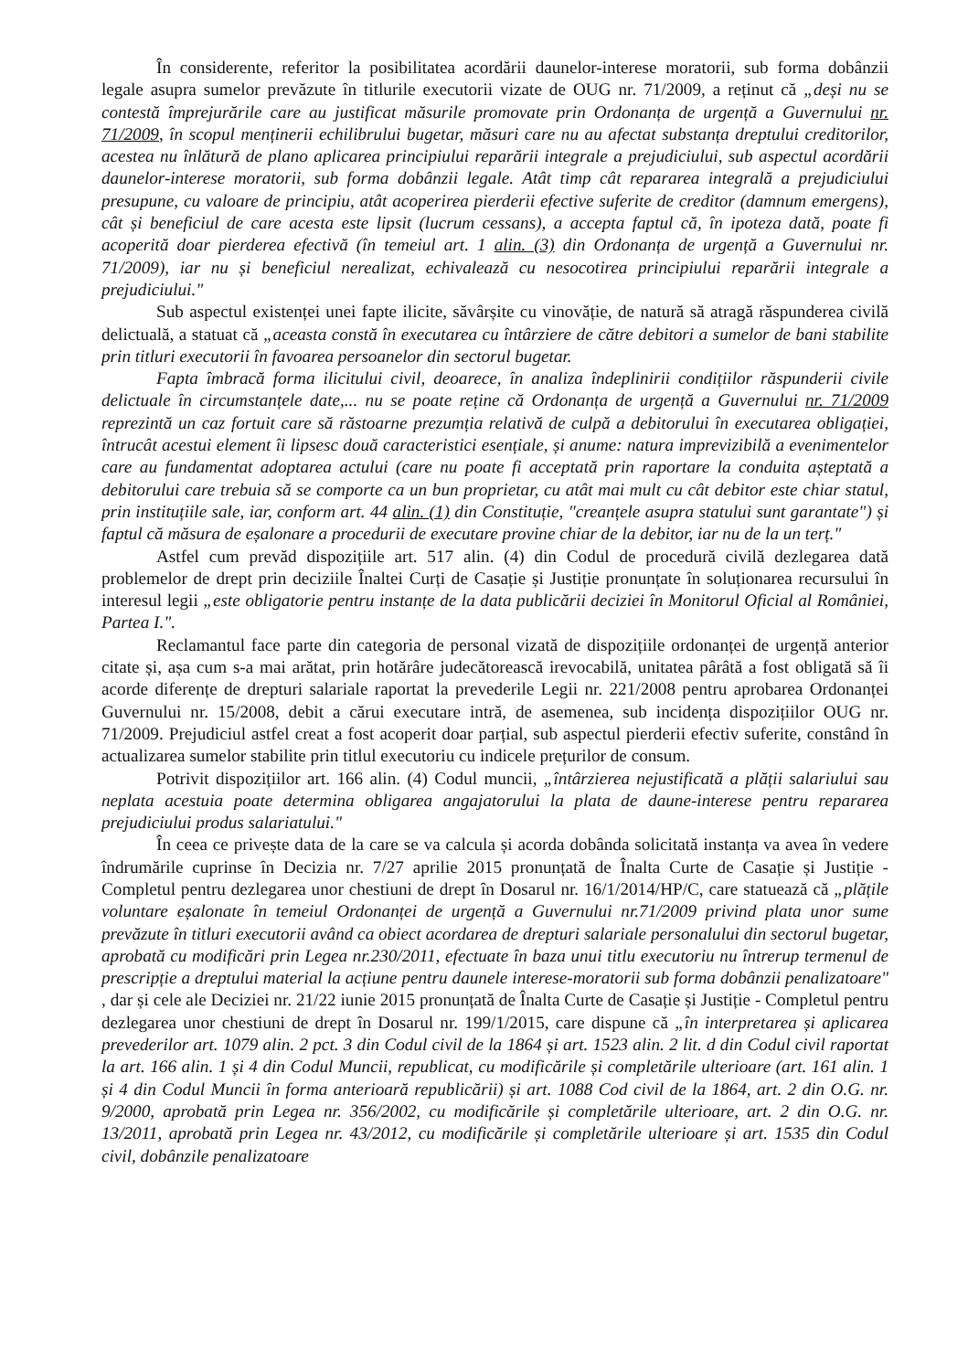În considerente, referitor la posibilitatea acordării daunelor-interese moratorii, sub forma dobânzii legale asupra sumelor prevăzute în titlurile executorii vizate de OUG nr. 71/2009, a reținut că „deși nu se contestă împrejurările care au justificat măsurile promovate prin Ordonanța de urgență a Guvernului nr. 71/2009, în scopul menținerii echilibrului bugetar, măsuri care nu au afectat substanța dreptului creditorilor, acestea nu înlătură de plano aplicarea principiului reparării integrale a prejudiciului, sub aspectul acordării daunelor-interese moratorii, sub forma dobânzii legale. Atât timp cât repararea integrală a prejudiciului presupune, cu valoare de principiu, atât acoperirea pierderii efective suferite de creditor (damnum emergens), cât și beneficiul de care acesta este lipsit (lucrum cessans), a accepta faptul că, în ipoteza dată, poate fi acoperită doar pierderea efectivă (în temeiul art. 1 alin. (3) din Ordonanța de urgență a Guvernului nr. 71/2009), iar nu și beneficiul nerealizat, echivalează cu nesocotirea principiului reparării integrale a prejudiciului."
Sub aspectul existenței unei fapte ilicite, săvârșite cu vinovăție, de natură să atragă răspunderea civilă delictuală, a statuat că „aceasta constă în executarea cu întârziere de către debitori a sumelor de bani stabilite prin titluri executorii în favoarea persoanelor din sectorul bugetar.
Fapta îmbracă forma ilicitului civil, deoarece, în analiza îndeplinirii condițiilor răspunderii civile delictuale în circumstanțele date,... nu se poate reține că Ordonanța de urgență a Guvernului nr. 71/2009 reprezintă un caz fortuit care să răstoarne prezumția relativă de culpă a debitorului în executarea obligației, întrucât acestui element îi lipsesc două caracteristici esențiale, și anume: natura imprevizibilă a evenimentelor care au fundamentat adoptarea actului (care nu poate fi acceptată prin raportare la conduita așteptată a debitorului care trebuia să se comporte ca un bun proprietar, cu atât mai mult cu cât debitor este chiar statul, prin instituțiile sale, iar, conform art. 44 alin. (1) din Constituție, "creanțele asupra statului sunt garantate") și faptul că măsura de eșalonare a procedurii de executare provine chiar de la debitor, iar nu de la un terț."
Astfel cum prevăd dispozițiile art. 517 alin. (4) din Codul de procedură civilă dezlegarea dată problemelor de drept prin deciziile Înaltei Curți de Casație și Justiție pronunțate în soluționarea recursului în interesul legii „este obligatorie pentru instanțe de la data publicării deciziei în Monitorul Oficial al României, Partea I.".
Reclamantul face parte din categoria de personal vizată de dispozițiile ordonanței de urgență anterior citate și, așa cum s-a mai arătat, prin hotărâre judecătorească irevocabilă, unitatea pârâtă a fost obligată să îi acorde diferențe de drepturi salariale raportat la prevederile Legii nr. 221/2008 pentru aprobarea Ordonanței Guvernului nr. 15/2008, debit a cărui executare intră, de asemenea, sub incidența dispozițiilor OUG nr. 71/2009. Prejudiciul astfel creat a fost acoperit doar parțial, sub aspectul pierderii efectiv suferite, constând în actualizarea sumelor stabilite prin titlul executoriu cu indicele prețurilor de consum.
Potrivit dispozițiilor art. 166 alin. (4) Codul muncii, „întârzierea nejustificată a plății salariului sau neplata acestuia poate determina obligarea angajatorului la plata de daune-interese pentru repararea prejudiciului produs salariatului."
În ceea ce privește data de la care se va calcula și acorda dobânda solicitată instanța va avea în vedere îndrumările cuprinse în Decizia nr. 7/27 aprilie 2015 pronunțată de Înalta Curte de Casație și Justiție - Completul pentru dezlegarea unor chestiuni de drept în Dosarul nr. 16/1/2014/HP/C, care statuează că „plățile voluntare eșalonate în temeiul Ordonanței de urgență a Guvernului nr.71/2009 privind plata unor sume prevăzute în titluri executorii având ca obiect acordarea de drepturi salariale personalului din sectorul bugetar, aprobată cu modificări prin Legea nr.230/2011, efectuate în baza unui titlu executoriu nu întrerup termenul de prescripție a dreptului material la acțiune pentru daunele interese-moratorii sub forma dobânzii penalizatoare" , dar și cele ale Deciziei nr. 21/22 iunie 2015 pronunțată de Înalta Curte de Casație și Justiție - Completul pentru dezlegarea unor chestiuni de drept în Dosarul nr. 199/1/2015, care dispune că „în interpretarea și aplicarea prevederilor art. 1079 alin. 2 pct. 3 din Codul civil de la 1864 și art. 1523 alin. 2 lit. d din Codul civil raportat la art. 166 alin. 1 și 4 din Codul Muncii, republicat, cu modificările și completările ulterioare (art. 161 alin. 1 și 4 din Codul Muncii în forma anterioară republicării) și art. 1088 Cod civil de la 1864, art. 2 din O.G. nr. 9/2000, aprobată prin Legea nr. 356/2002, cu modificările și completările ulterioare, art. 2 din O.G. nr. 13/2011, aprobată prin Legea nr. 43/2012, cu modificările și completările ulterioare și art. 1535 din Codul civil, dobânzile penalizatoare